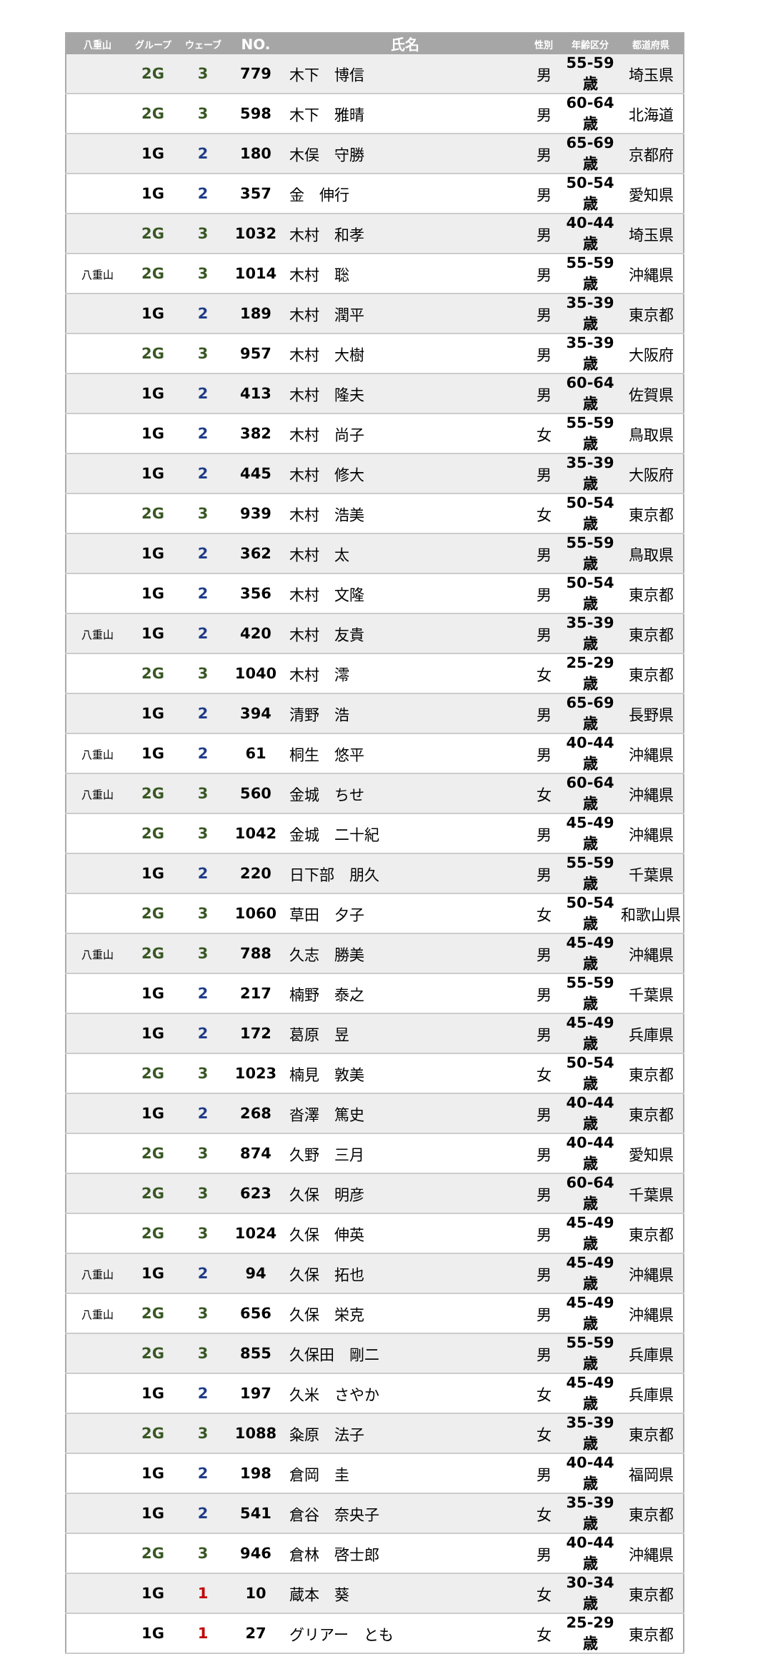| 八重山 | グループ | ウェーブ | NO. | 氏名 | 性別 | 年齢区分 | 都道府県 |
| --- | --- | --- | --- | --- | --- | --- | --- |
| | 2G | 3 | 779 | 木下 博信 | 男 | 55-59歳 | 埼玉県 |
| | 2G | 3 | 598 | 木下 雅晴 | 男 | 60-64歳 | 北海道 |
| | 1G | 2 | 180 | 木俣 守勝 | 男 | 65-69歳 | 京都府 |
| | 1G | 2 | 357 | 金 伸行 | 男 | 50-54歳 | 愛知県 |
| | 2G | 3 | 1032 | 木村 和孝 | 男 | 40-44歳 | 埼玉県 |
| 八重山 | 2G | 3 | 1014 | 木村 聡 | 男 | 55-59歳 | 沖縄県 |
| | 1G | 2 | 189 | 木村 潤平 | 男 | 35-39歳 | 東京都 |
| | 2G | 3 | 957 | 木村 大樹 | 男 | 35-39歳 | 大阪府 |
| | 1G | 2 | 413 | 木村 隆夫 | 男 | 60-64歳 | 佐賀県 |
| | 1G | 2 | 382 | 木村 尚子 | 女 | 55-59歳 | 鳥取県 |
| | 1G | 2 | 445 | 木村 修大 | 男 | 35-39歳 | 大阪府 |
| | 2G | 3 | 939 | 木村 浩美 | 女 | 50-54歳 | 東京都 |
| | 1G | 2 | 362 | 木村 太 | 男 | 55-59歳 | 鳥取県 |
| | 1G | 2 | 356 | 木村 文隆 | 男 | 50-54歳 | 東京都 |
| 八重山 | 1G | 2 | 420 | 木村 友貴 | 男 | 35-39歳 | 東京都 |
| | 2G | 3 | 1040 | 木村 澪 | 女 | 25-29歳 | 東京都 |
| | 1G | 2 | 394 | 清野 浩 | 男 | 65-69歳 | 長野県 |
| 八重山 | 1G | 2 | 61 | 桐生 悠平 | 男 | 40-44歳 | 沖縄県 |
| 八重山 | 2G | 3 | 560 | 金城 ちせ | 女 | 60-64歳 | 沖縄県 |
| | 2G | 3 | 1042 | 金城 二十紀 | 男 | 45-49歳 | 沖縄県 |
| | 1G | 2 | 220 | 日下部 朋久 | 男 | 55-59歳 | 千葉県 |
| | 2G | 3 | 1060 | 草田 夕子 | 女 | 50-54歳 | 和歌山県 |
| 八重山 | 2G | 3 | 788 | 久志 勝美 | 男 | 45-49歳 | 沖縄県 |
| | 1G | 2 | 217 | 楠野 泰之 | 男 | 55-59歳 | 千葉県 |
| | 1G | 2 | 172 | 葛原 昱 | 男 | 45-49歳 | 兵庫県 |
| | 2G | 3 | 1023 | 楠見 敦美 | 女 | 50-54歳 | 東京都 |
| | 1G | 2 | 268 | 沓澤 篤史 | 男 | 40-44歳 | 東京都 |
| | 2G | 3 | 874 | 久野 三月 | 男 | 40-44歳 | 愛知県 |
| | 2G | 3 | 623 | 久保 明彦 | 男 | 60-64歳 | 千葉県 |
| | 2G | 3 | 1024 | 久保 伸英 | 男 | 45-49歳 | 東京都 |
| 八重山 | 1G | 2 | 94 | 久保 拓也 | 男 | 45-49歳 | 沖縄県 |
| 八重山 | 2G | 3 | 656 | 久保 栄克 | 男 | 45-49歳 | 沖縄県 |
| | 2G | 3 | 855 | 久保田 剛二 | 男 | 55-59歳 | 兵庫県 |
| | 1G | 2 | 197 | 久米 さやか | 女 | 45-49歳 | 兵庫県 |
| | 2G | 3 | 1088 | 粂原 法子 | 女 | 35-39歳 | 東京都 |
| | 1G | 2 | 198 | 倉岡 圭 | 男 | 40-44歳 | 福岡県 |
| | 1G | 2 | 541 | 倉谷 奈央子 | 女 | 35-39歳 | 東京都 |
| | 2G | 3 | 946 | 倉林 啓士郎 | 男 | 40-44歳 | 沖縄県 |
| | 1G | 1 | 10 | 蔵本 葵 | 女 | 30-34歳 | 東京都 |
| | 1G | 1 | 27 | グリアー とも | 女 | 25-29歳 | 東京都 |